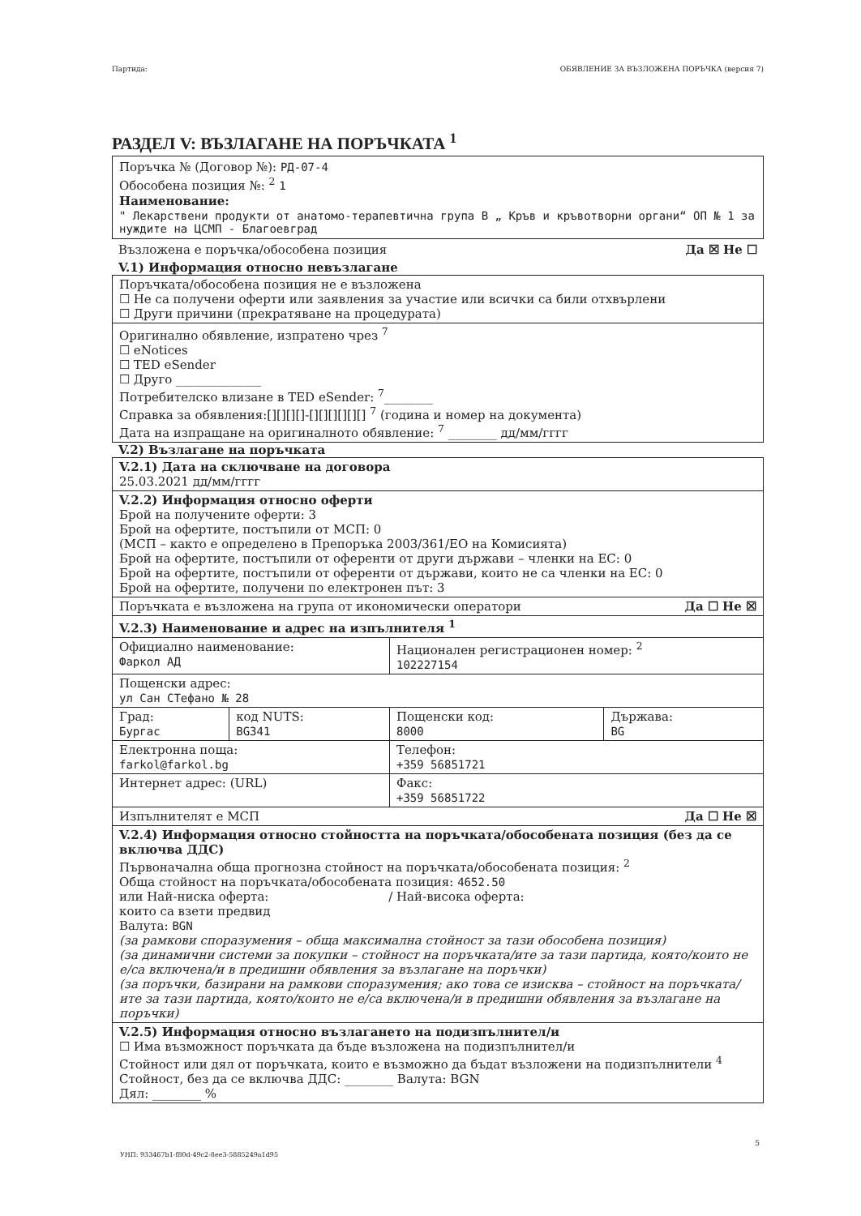Партида: ОБЯВЛЕНИЕ ЗА ВЪЗЛОЖЕНА ПОРЪЧКА (версия 7)
РАЗДЕЛ V: ВЪЗЛАГАНЕ НА ПОРЪЧКАТА <sup>1</sup>
Поръчка № (Договор №): РД-07-4
Обособена позиция №: <sup>2</sup> 1
Наименование:
" Лекарствени продукти от анатомо-терапевтична група B „ Кръв и кръвотворни органи“ ОП № 1 за нуждите на ЦСМП - Благоевград
Възложена е поръчка/обособена позиция Да ☒ Не ☐
V.1) Информация относно невъзлагане
| Поръчката/обособена позиция не е възложена ☐ Не са получени оферти или заявления за участие или всички са били отхвърлени ☐ Други причини (прекратяване на процедурата) |
| Оригинално обявление, изпратено чрез <sup>7</sup> ☐ eNotices ☐ TED eSender ☐ Друго ______________ Потребителско влизане в TED eSender: <sup>7</sup>________ Справка за обявления:[][][][]-[][][][][][] <sup>7</sup> (година и номер на документа) Дата на изпращане на оригиналното обявление: <sup>7</sup> ________ дд/мм/гггг |
V.2) Възлагане на поръчката
| V.2.1) Дата на сключване на договора 25.03.2021 дд/мм/гггг | | | |
| V.2.2) Информация относно оферти Брой на получените оферти: 3 Брой на офертите, постъпили от МСП: 0 (МСП – както е определено в Препоръка 2003/361/ЕО на Комисията) Брой на офертите, постъпили от оференти от други държави – членки на ЕС: 0 Брой на офертите, постъпили от оференти от държави, които не са членки на ЕС: 0 Брой на офертите, получени по електронен път: 3 | | | |
| Поръчката е възложена на група от икономически оператори Да ☐ Не ☒ | | | |
| V.2.3) Наименование и адрес на изпълнителя <sup>1</sup> | | | |
| Официално наименование: Фаркол АД | | Национален регистрационен номер: <sup>2</sup> 102227154 | |
| Пощенски адрес: ул Сан СТефано № 28 | | | |
| Град: Бургас | код NUTS: BG341 | Пощенски код: 8000 | Държава: BG |
| Електронна поща: farkol@farkol.bg | | Телефон: +359 56851721 | |
| Интернет адрес: (URL) | | Факс: +359 56851722 | |
| Изпълнителят е МСП Да ☐ Не ☒ | | | |
| V.2.4) Информация относно стойността на поръчката/обособената позиция (без да се включва ДДС) Първоначална обща прогнозна стойност на поръчката/обособената позиция: <sup>2</sup> Обща стойност на поръчката/обособената позиция: 4652.50 или Най-ниска оферта: / Най-висока оферта: които са взети предвид Валута: BGN (за рамкови споразумения – обща максимална стойност за тази обособена позиция) (за динамични системи за покупки – стойност на поръчката/ите за тази партида, която/които не е/са включена/и в предишни обявления за възлагане на поръчки) (за поръчки, базирани на рамкови споразумения; ако това се изисква – стойност на поръчката/ите за тази партида, която/които не е/са включена/и в предишни обявления за възлагане на поръчки) | | | |
| V.2.5) Информация относно възлагането на подизпълнител/и ☐ Има възможност поръчката да бъде възложена на подизпълнител/и Стойност или дял от поръчката, които е възможно да бъдат възложени на подизпълнители <sup>4</sup> Стойност, без да се включва ДДС: ________ Валута: BGN Дял: ________ % | | | |
5
УНП: 933467b1-f80d-49c2-8ee3-5885249a1d95